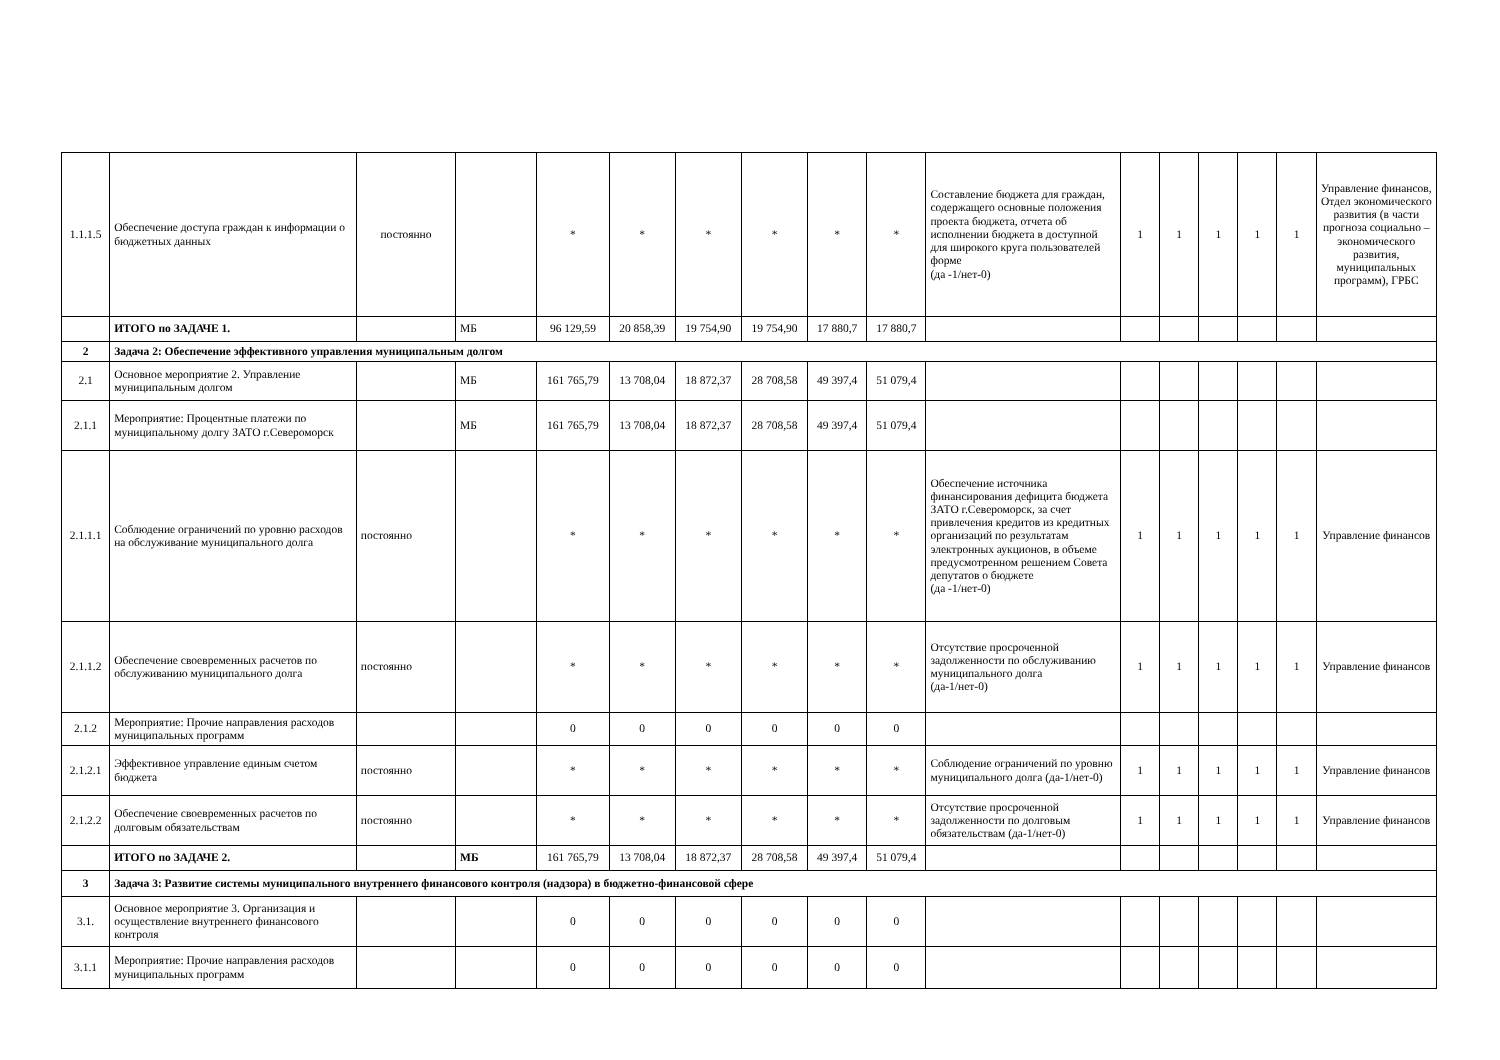| 1.1.1.5 | Обеспечение доступа граждан к информации о бюджетных данных | постоянно | | * | * | * | * | * | * | Составление бюджета для граждан, содержащего основные положения проекта бюджета, отчета об исполнении бюджета в доступной для широкого круга пользователей форме (да -1/нет-0) | 1 | 1 | 1 | 1 | 1 | Управление финансов, Отдел экономического развития (в части прогноза социально – экономического развития, муниципальных программ), ГРБС |
| | ИТОГО по ЗАДАЧЕ 1. | | МБ | 96 129,59 | 20 858,39 | 19 754,90 | 19 754,90 | 17 880,7 | 17 880,7 | | | | | | | |
| 2 | Задача 2: Обеспечение эффективного управления муниципальным долгом | | | | | | | | | | | | | | | |
| 2.1 | Основное мероприятие 2. Управление муниципальным долгом | | МБ | 161 765,79 | 13 708,04 | 18 872,37 | 28 708,58 | 49 397,4 | 51 079,4 | | | | | | | |
| 2.1.1 | Мероприятие: Процентные платежи по муниципальному долгу ЗАТО г.Североморск | | МБ | 161 765,79 | 13 708,04 | 18 872,37 | 28 708,58 | 49 397,4 | 51 079,4 | | | | | | | |
| 2.1.1.1 | Соблюдение ограничений по уровню расходов на обслуживание муниципального долга | постоянно | | * | * | * | * | * | * | Обеспечение источника финансирования дефицита бюджета ЗАТО г.Североморск, за счет привлечения кредитов из кредитных организаций по результатам электронных аукционов, в объеме предусмотренном решением Совета депутатов о бюджете (да -1/нет-0) | 1 | 1 | 1 | 1 | 1 | Управление финансов |
| 2.1.1.2 | Обеспечение своевременных расчетов по обслуживанию муниципального долга | постоянно | | * | * | * | * | * | * | Отсутствие просроченной задолженности по обслуживанию муниципального долга (да-1/нет-0) | 1 | 1 | 1 | 1 | 1 | Управление финансов |
| 2.1.2 | Мероприятие: Прочие направления расходов муниципальных программ | | | 0 | 0 | 0 | 0 | 0 | 0 | | | | | | | |
| 2.1.2.1 | Эффективное управление единым счетом бюджета | постоянно | | * | * | * | * | * | * | Соблюдение ограничений по уровню муниципального долга (да-1/нет-0) | 1 | 1 | 1 | 1 | 1 | Управление финансов |
| 2.1.2.2 | Обеспечение своевременных расчетов по долговым обязательствам | постоянно | | * | * | * | * | * | * | Отсутствие просроченной задолженности по долговым обязательствам (да-1/нет-0) | 1 | 1 | 1 | 1 | 1 | Управление финансов |
| | ИТОГО по ЗАДАЧЕ 2. | | МБ | 161 765,79 | 13 708,04 | 18 872,37 | 28 708,58 | 49 397,4 | 51 079,4 | | | | | | | |
| 3 | Задача 3: Развитие системы муниципального внутреннего финансового контроля (надзора) в бюджетно-финансовой сфере | | | | | | | | | | | | | | | |
| 3.1. | Основное мероприятие 3. Организация и осуществление внутреннего финансового контроля | | | 0 | 0 | 0 | 0 | 0 | 0 | | | | | | | |
| 3.1.1 | Мероприятие: Прочие направления расходов муниципальных программ | | | 0 | 0 | 0 | 0 | 0 | 0 | | | | | | | |